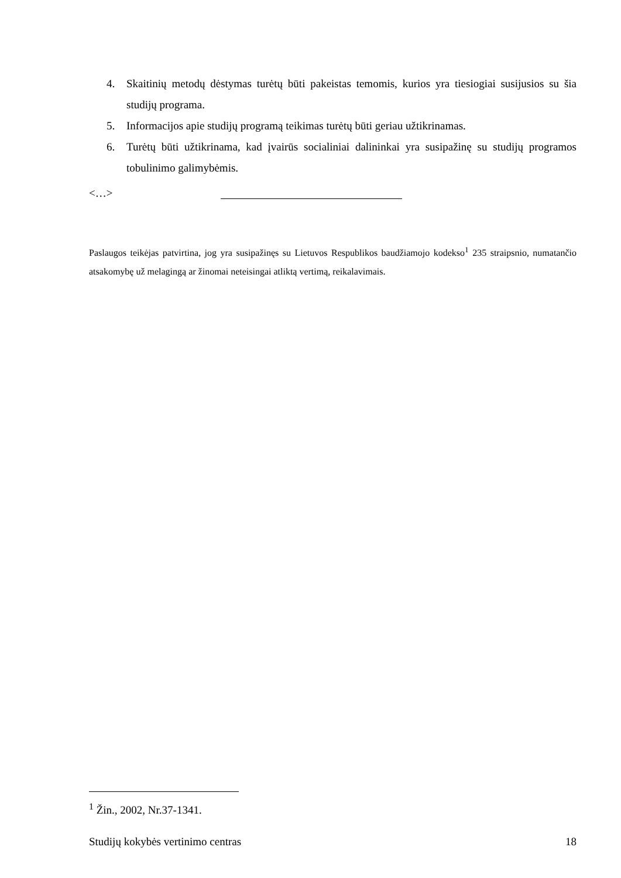4. Skaitinių metodų dėstymas turėtų būti pakeistas temomis, kurios yra tiesiogiai susijusios su šia studijų programa.
5. Informacijos apie studijų programą teikimas turėtų būti geriau užtikrinamas.
6. Turėtų būti užtikrinama, kad įvairūs socialiniai dalininkai yra susipažinę su studijų programos tobulinimo galimybėmis.
<…>
Paslaugos teikėjas patvirtina, jog yra susipažinęs su Lietuvos Respublikos baudžiamojo kodekso<sup>1</sup> 235 straipsnio, numatančio atsakomybę už melagingą ar žinomai neteisingai atliktą vertimą, reikalavimais.
<sup>1</sup> Žin., 2002, Nr.37-1341.
Studijų kokybės vertinimo centras 18